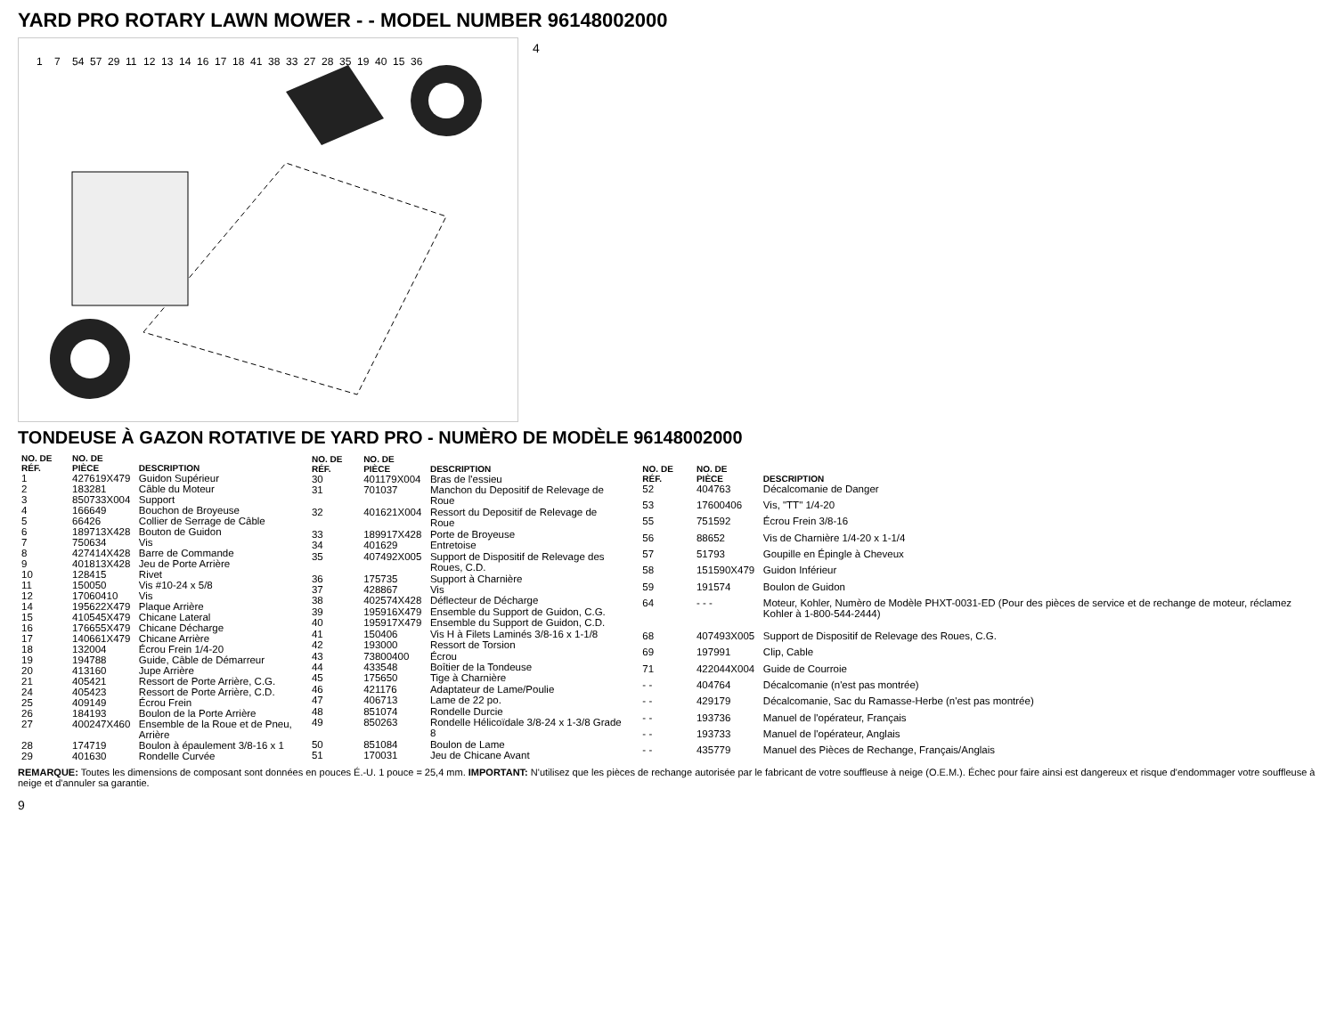YARD PRO ROTARY LAWN MOWER - - MODEL NUMBER 96148002000
1
7
54
57
29
11
12
13
14
16
17
18
41
38
33
27
28
35
19
40
15
36
4
TONDEUSE À GAZON ROTATIVE DE YARD PRO - NUMÈRO DE MODÈLE 96148002000
| NO. DE RÉF. | NO. DE PIÈCE | DESCRIPTION |
| --- | --- | --- |
| 1 | 427619X479 | Guidon Supérieur |
| 2 | 183281 | Câble du Moteur |
| 3 | 850733X004 | Support |
| 4 | 166649 | Bouchon de Broyeuse |
| 5 | 66426 | Collier de Serrage de Câble |
| 6 | 189713X428 | Bouton de Guidon |
| 7 | 750634 | Vis |
| 8 | 427414X428 | Barre de Commande |
| 9 | 401813X428 | Jeu de Porte Arrière |
| 10 | 128415 | Rivet |
| 11 | 150050 | Vis #10-24 x 5/8 |
| 12 | 17060410 | Vis |
| 14 | 195622X479 | Plaque Arrière |
| 15 | 410545X479 | Chicane Lateral |
| 16 | 176655X479 | Chicane Décharge |
| 17 | 140661X479 | Chicane Arrière |
| 18 | 132004 | Écrou Frein 1/4-20 |
| 19 | 194788 | Guide, Câble de Démarreur |
| 20 | 413160 | Jupe Arrière |
| 21 | 405421 | Ressort de Porte Arrière, C.G. |
| 24 | 405423 | Ressort de Porte Arrière, C.D. |
| 25 | 409149 | Écrou Frein |
| 26 | 184193 | Boulon de la Porte Arrière |
| 27 | 400247X460 | Ensemble de la Roue et de Pneu, Arrière |
| 28 | 174719 | Boulon à épaulement 3/8-16 x 1 |
| 29 | 401630 | Rondelle Curvée |
| NO. DE RÉF. | NO. DE PIÈCE | DESCRIPTION |
| --- | --- | --- |
| 30 | 401179X004 | Bras de l'essieu |
| 31 | 701037 | Manchon du Depositif de Relevage de Roue |
| 32 | 401621X004 | Ressort du Depositif de Relevage de Roue |
| 33 | 189917X428 | Porte de Broyeuse |
| 34 | 401629 | Entretoise |
| 35 | 407492X005 | Support de Dispositif de Relevage des Roues, C.D. |
| 36 | 175735 | Support à Charnière |
| 37 | 428867 | Vis |
| 38 | 402574X428 | Déflecteur de Décharge |
| 39 | 195916X479 | Ensemble du Support de Guidon, C.G. |
| 40 | 195917X479 | Ensemble du Support de Guidon, C.D. |
| 41 | 150406 | Vis H à Filets Laminés 3/8-16 x 1-1/8 |
| 42 | 193000 | Ressort de Torsion |
| 43 | 73800400 | Écrou |
| 44 | 433548 | Boîtier de la Tondeuse |
| 45 | 175650 | Tige à Charnière |
| 46 | 421176 | Adaptateur de Lame/Poulie |
| 47 | 406713 | Lame de 22 po. |
| 48 | 851074 | Rondelle Durcie |
| 49 | 850263 | Rondelle Hélicoïdale 3/8-24 x 1-3/8 Grade 8 |
| 50 | 851084 | Boulon de Lame |
| 51 | 170031 | Jeu de Chicane Avant |
| NO. DE RÉF. | NO. DE PIÈCE | DESCRIPTION |
| --- | --- | --- |
| 52 | 404763 | Décalcomanie de Danger |
| 53 | 17600406 | Vis, "TT" 1/4-20 |
| 55 | 751592 | Écrou Frein 3/8-16 |
| 56 | 88652 | Vis de Charnière 1/4-20 x 1-1/4 |
| 57 | 51793 | Goupille en Épingle à Cheveux |
| 58 | 151590X479 | Guidon Inférieur |
| 59 | 191574 | Boulon de Guidon |
| 64 | - - - | Moteur, Kohler, Numèro de Modèle PHXT-0031-ED (Pour des pièces de service et de rechange de moteur, réclamez Kohler à 1-800-544-2444) |
| 68 | 407493X005 | Support de Dispositif de Relevage des Roues, C.G. |
| 69 | 197991 | Clip, Cable |
| 71 | 422044X004 | Guide de Courroie |
| - - | 404764 | Décalcomanie (n'est pas montrée) |
| - - | 429179 | Décalcomanie, Sac du Ramasse-Herbe (n'est pas montrée) |
| - - | 193736 | Manuel de l'opérateur, Français |
| - - | 193733 | Manuel de l'opérateur, Anglais |
| - - | 435779 | Manuel des Pièces de Rechange, Français/Anglais |
REMARQUE: Toutes les dimensions de composant sont données en pouces É.-U. 1 pouce = 25,4 mm. IMPORTANT: N'utilisez que les pièces de rechange autorisée par le fabricant de votre souffleuse à neige (O.E.M.). Échec pour faire ainsi est dangereux et risque d'endommager votre souffleuse à neige et d'annuler sa garantie.
9